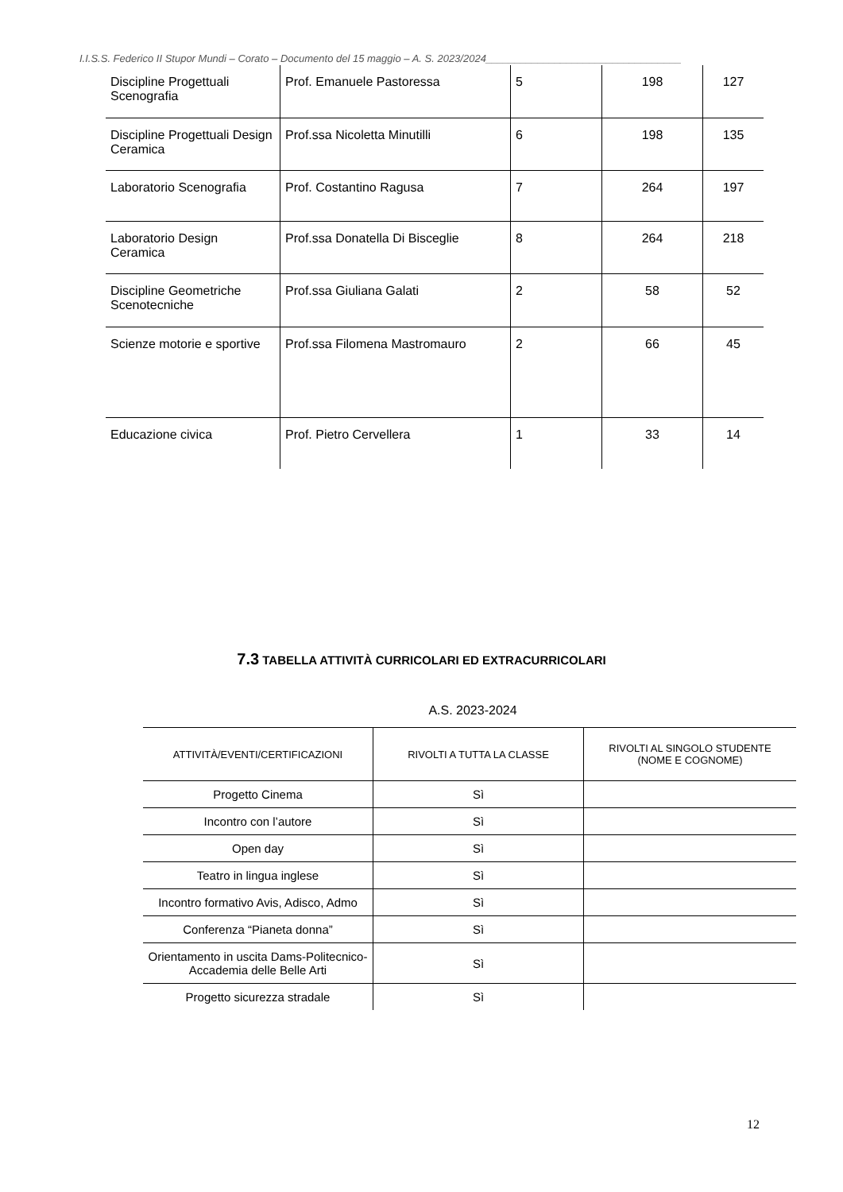I.I.S.S. Federico II Stupor Mundi – Corato – Documento del 15 maggio – A. S. 2023/2024__________________________________
| Discipline Progettuali Scenografia | Prof. Emanuele Pastoressa | 5 | 198 | 127 |
| Discipline Progettuali Design Ceramica | Prof.ssa Nicoletta Minutilli | 6 | 198 | 135 |
| Laboratorio Scenografia | Prof. Costantino Ragusa | 7 | 264 | 197 |
| Laboratorio Design Ceramica | Prof.ssa Donatella Di Bisceglie | 8 | 264 | 218 |
| Discipline Geometriche Scenotecniche | Prof.ssa Giuliana Galati | 2 | 58 | 52 |
| Scienze motorie e sportive | Prof.ssa Filomena Mastromauro | 2 | 66 | 45 |
| Educazione civica | Prof. Pietro Cervellera | 1 | 33 | 14 |
7.3 TABELLA ATTIVITÀ CURRICOLARI ED EXTRACURRICOLARI
A.S. 2023-2024
| ATTIVITÀ/EVENTI/CERTIFICAZIONI | RIVOLTI A TUTTA LA CLASSE | RIVOLTI AL SINGOLO STUDENTE (NOME E COGNOME) |
| --- | --- | --- |
| Progetto Cinema | Sì | |
| Incontro con l’autore | Sì | |
| Open day | Sì | |
| Teatro in lingua inglese | Sì | |
| Incontro formativo Avis, Adisco, Admo | Sì | |
| Conferenza “Pianeta donna” | Sì | |
| Orientamento in uscita Dams-Politecnico-Accademia delle Belle Arti | Sì | |
| Progetto sicurezza stradale | Sì | |
12